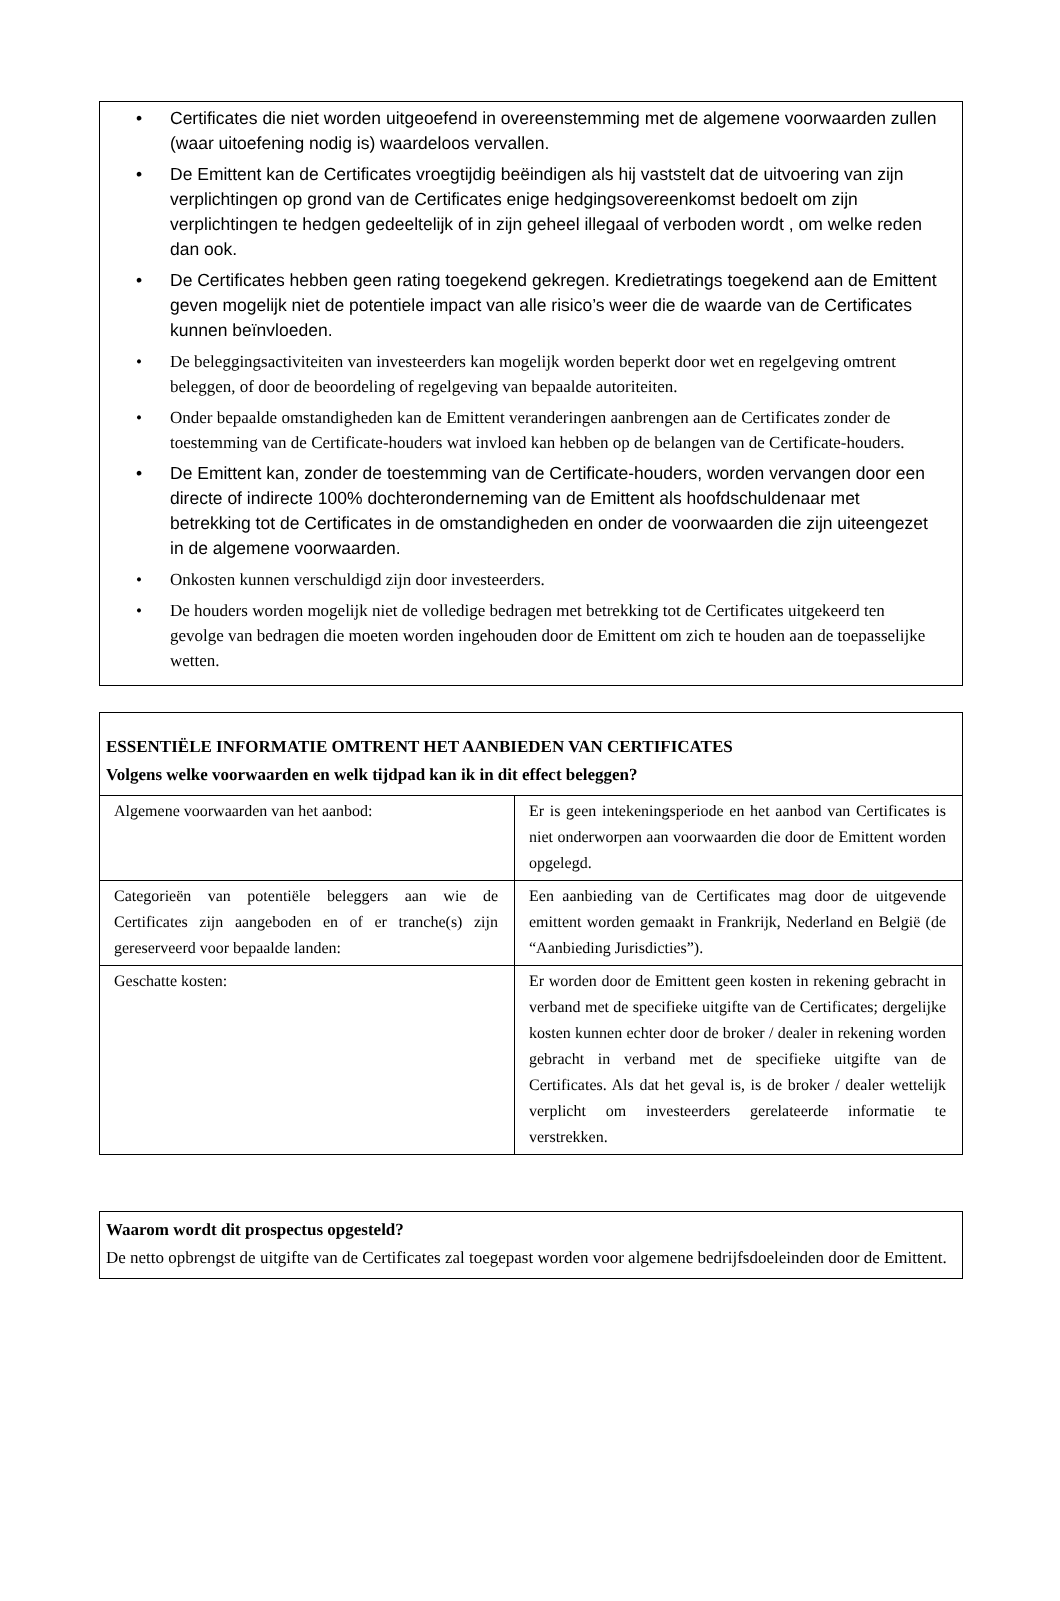• Certificates die niet worden uitgeoefend in overeenstemming met de algemene voorwaarden zullen (waar uitoefening nodig is) waardeloos vervallen.
• De Emittent kan de Certificates vroegtijdig beëindigen als hij vaststelt dat de uitvoering van zijn verplichtingen op grond van de Certificates enige hedgingsovereenkomst bedoelt om zijn verplichtingen te hedgen gedeeltelijk of in zijn geheel illegaal of verboden wordt , om welke reden dan ook.
• De Certificates hebben geen rating toegekend gekregen. Kredietratings toegekend aan de Emittent geven mogelijk niet de potentiele impact van alle risico’s weer die de waarde van de Certificates kunnen beïnvloeden.
• De beleggingsactiviteiten van investeerders kan mogelijk worden beperkt door wet en regelgeving omtrent beleggen, of door de beoordeling of regelgeving van bepaalde autoriteiten.
• Onder bepaalde omstandigheden kan de Emittent veranderingen aanbrengen aan de Certificates zonder de toestemming van de Certificate-houders wat invloed kan hebben op de belangen van de Certificate-houders.
• De Emittent kan, zonder de toestemming van de Certificate-houders, worden vervangen door een directe of indirecte 100% dochteronderneming van de Emittent als hoofdschuldenaar met betrekking tot de Certificates in de omstandigheden en onder de voorwaarden die zijn uiteengezet in de algemene voorwaarden.
• Onkosten kunnen verschuldigd zijn door investeerders.
• De houders worden mogelijk niet de volledige bedragen met betrekking tot de Certificates uitgekeerd ten gevolge van bedragen die moeten worden ingehouden door de Emittent om zich te houden aan de toepasselijke wetten.
| ESSENTIËLE INFORMATIE OMTRENT HET AANBIEDEN VAN CERTIFICATES Volgens welke voorwaarden en welk tijdpad kan ik in dit effect beleggen? | |
| Algemene voorwaarden van het aanbod: | Er is geen intekeningsperiode en het aanbod van Certificates is niet onderworpen aan voorwaarden die door de Emittent worden opgelegd. |
| Categorieën van potentiële beleggers aan wie de Certificates zijn aangeboden en of er tranche(s) zijn gereserveerd voor bepaalde landen: | Een aanbieding van de Certificates mag door de uitgevende emittent worden gemaakt in Frankrijk, Nederland en België (de “Aanbieding Jurisdicties”). |
| Geschatte kosten: | Er worden door de Emittent geen kosten in rekening gebracht in verband met de specifieke uitgifte van de Certificates; dergelijke kosten kunnen echter door de broker / dealer in rekening worden gebracht in verband met de specifieke uitgifte van de Certificates. Als dat het geval is, is de broker / dealer wettelijk verplicht om investeerders gerelateerde informatie te verstrekken. |
Waarom wordt dit prospectus opgesteld?
De netto opbrengst de uitgifte van de Certificates zal toegepast worden voor algemene bedrijfsdoeleinden door de Emittent.